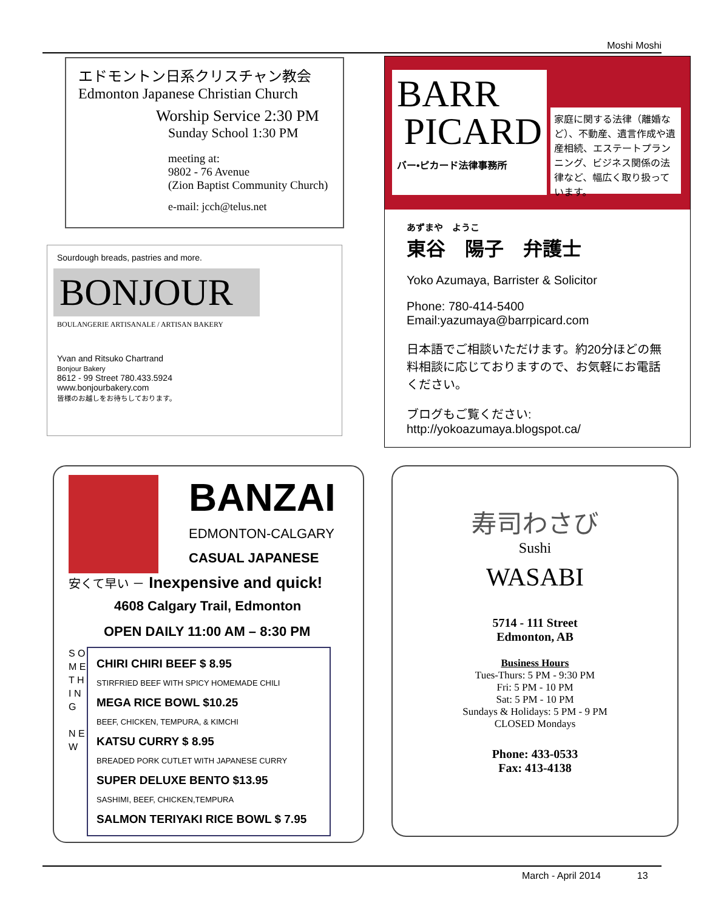Moshi Moshi
エドモントン日系クリスチャン教会
Edmonton Japanese Christian Church
Worship Service 2:30 PM
Sunday School 1:30 PM
meeting at:
9802 - 76 Avenue
(Zion Baptist Community Church)
e-mail: jcch@telus.net
Sourdough breads, pastries and more.
BONJOUR
BOULANGERIE ARTISANALE / ARTISAN BAKERY
Yvan and Ritsuko Chartrand
Bonjour Bakery
8612 - 99 Street 780.433.5924
www.bonjourbakery.com
皆様のお越しをお待ちしております。
BARR
PICARD
バー•ピカード法律事務所
家庭に関する法律（離婚など）、不動産、遺言作成や遺産相続、エステートプランニング、ビジネス関係の法律など、幅広く取り扱っています。
あずまや　ようこ
東谷　陽子　弁護士
Yoko Azumaya, Barrister & Solicitor
Phone: 780-414-5400
Email:yazumaya@barrpicard.com
日本語でご相談いただけます。約20分ほどの無料相談に応じておりますので、お気軽にお電話ください。
ブログもご覧ください:
http://yokoazumaya.blogspot.ca/
BANZAI
EDMONTON-CALGARY
CASUAL JAPANESE
安くて早い － Inexpensive and quick!
4608 Calgary Trail, Edmonton
OPEN DAILY 11:00 AM – 8:30 PM
S O M E T H I N G
N E W
CHIRI CHIRI BEEF $ 8.95
STIRFRIED BEEF WITH SPICY HOMEMADE CHILI
MEGA RICE BOWL $10.25
BEEF, CHICKEN, TEMPURA, & KIMCHI
KATSU CURRY $ 8.95
BREADED PORK CUTLET WITH JAPANESE CURRY
SUPER DELUXE BENTO $13.95
SASHIMI, BEEF, CHICKEN,TEMPURA
SALMON TERIYAKI RICE BOWL $ 7.95
寿司わさび
Sushi
WASABI
5714 - 111 Street
Edmonton, AB
Business Hours
Tues-Thurs: 5 PM - 9:30 PM
Fri: 5 PM - 10 PM
Sat: 5 PM - 10 PM
Sundays & Holidays: 5 PM - 9 PM
CLOSED Mondays
Phone: 433-0533
Fax: 413-4138
March - April 2014 13